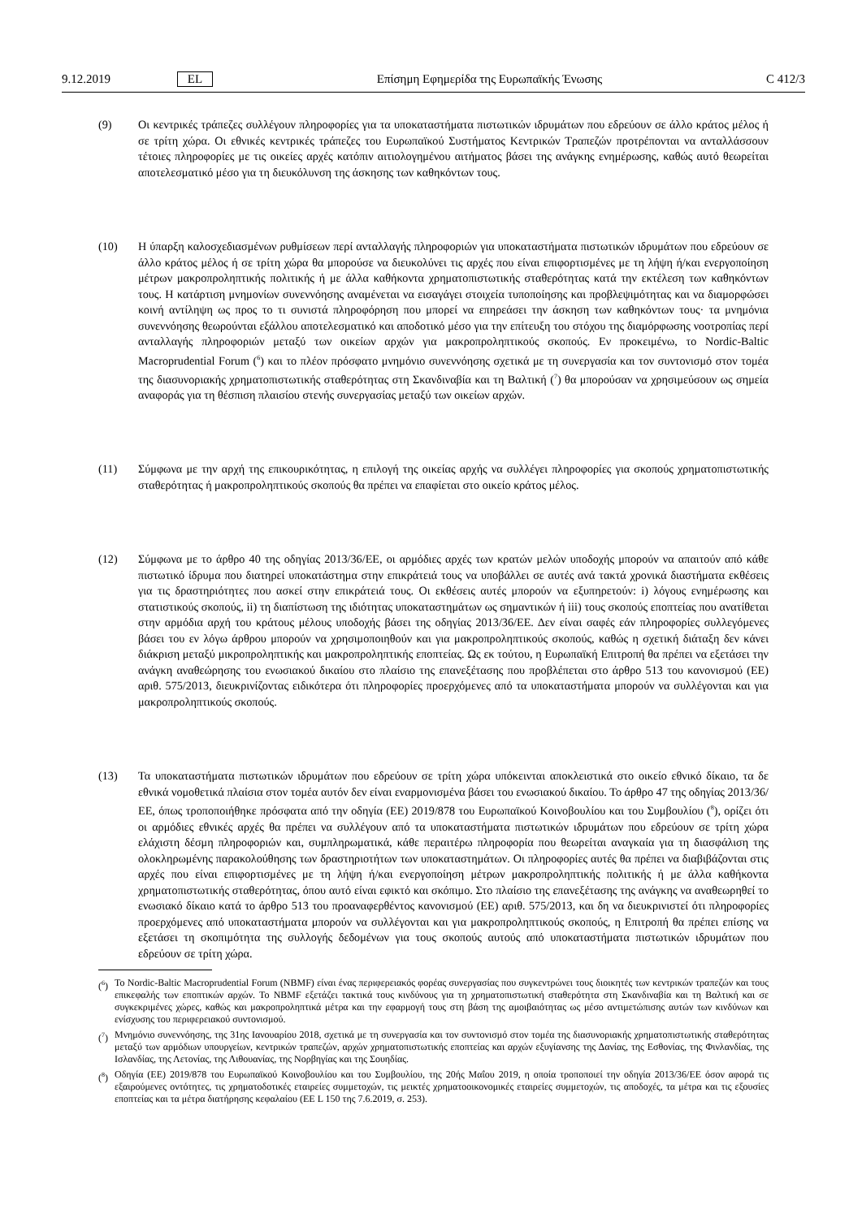9.12.2019 EL Επίσημη Εφημερίδα της Ευρωπαϊκής Ένωσης C 412/3
(9) Οι κεντρικές τράπεζες συλλέγουν πληροφορίες για τα υποκαταστήματα πιστωτικών ιδρυμάτων που εδρεύουν σε άλλο κράτος μέλος ή σε τρίτη χώρα. Οι εθνικές κεντρικές τράπεζες του Ευρωπαϊκού Συστήματος Κεντρικών Τραπεζών προτρέπονται να ανταλλάσσουν τέτοιες πληροφορίες με τις οικείες αρχές κατόπιν αιτιολογημένου αιτήματος βάσει της ανάγκης ενημέρωσης, καθώς αυτό θεωρείται αποτελεσματικό μέσο για τη διευκόλυνση της άσκησης των καθηκόντων τους.
(10) Η ύπαρξη καλοσχεδιασμένων ρυθμίσεων περί ανταλλαγής πληροφοριών για υποκαταστήματα πιστωτικών ιδρυμάτων που εδρεύουν σε άλλο κράτος μέλος ή σε τρίτη χώρα θα μπορούσε να διευκολύνει τις αρχές που είναι επιφορτισμένες με τη λήψη ή/και ενεργοποίηση μέτρων μακροπροληπτικής πολιτικής ή με άλλα καθήκοντα χρηματοπιστωτικής σταθερότητας κατά την εκτέλεση των καθηκόντων τους. Η κατάρτιση μνημονίων συνεννόησης αναμένεται να εισαγάγει στοιχεία τυποποίησης και προβλεψιμότητας και να διαμορφώσει κοινή αντίληψη ως προς το τι συνιστά πληροφόρηση που μπορεί να επηρεάσει την άσκηση των καθηκόντων τους· τα μνημόνια συνεννόησης θεωρούνται εξάλλου αποτελεσματικό και αποδοτικό μέσο για την επίτευξη του στόχου της διαμόρφωσης νοοτροπίας περί ανταλλαγής πληροφοριών μεταξύ των οικείων αρχών για μακροπροληπτικούς σκοπούς. Εν προκειμένω, το Nordic-Baltic Macroprudential Forum (<sup>6</sup>) και το πλέον πρόσφατο μνημόνιο συνεννόησης σχετικά με τη συνεργασία και τον συντονισμό στον τομέα της διασυνοριακής χρηματοπιστωτικής σταθερότητας στη Σκανδιναβία και τη Βαλτική (<sup>7</sup>) θα μπορούσαν να χρησιμεύσουν ως σημεία αναφοράς για τη θέσπιση πλαισίου στενής συνεργασίας μεταξύ των οικείων αρχών.
(11) Σύμφωνα με την αρχή της επικουρικότητας, η επιλογή της οικείας αρχής να συλλέγει πληροφορίες για σκοπούς χρηματοπιστωτικής σταθερότητας ή μακροπροληπτικούς σκοπούς θα πρέπει να επαφίεται στο οικείο κράτος μέλος.
(12) Σύμφωνα με το άρθρο 40 της οδηγίας 2013/36/ΕΕ, οι αρμόδιες αρχές των κρατών μελών υποδοχής μπορούν να απαιτούν από κάθε πιστωτικό ίδρυμα που διατηρεί υποκατάστημα στην επικράτειά τους να υποβάλλει σε αυτές ανά τακτά χρονικά διαστήματα εκθέσεις για τις δραστηριότητες που ασκεί στην επικράτειά τους. Οι εκθέσεις αυτές μπορούν να εξυπηρετούν: i) λόγους ενημέρωσης και στατιστικούς σκοπούς, ii) τη διαπίστωση της ιδιότητας υποκαταστημάτων ως σημαντικών ή iii) τους σκοπούς εποπτείας που ανατίθεται στην αρμόδια αρχή του κράτους μέλους υποδοχής βάσει της οδηγίας 2013/36/ΕΕ. Δεν είναι σαφές εάν πληροφορίες συλλεγόμενες βάσει του εν λόγω άρθρου μπορούν να χρησιμοποιηθούν και για μακροπροληπτικούς σκοπούς, καθώς η σχετική διάταξη δεν κάνει διάκριση μεταξύ μικροπροληπτικής και μακροπροληπτικής εποπτείας. Ως εκ τούτου, η Ευρωπαϊκή Επιτροπή θα πρέπει να εξετάσει την ανάγκη αναθεώρησης του ενωσιακού δικαίου στο πλαίσιο της επανεξέτασης που προβλέπεται στο άρθρο 513 του κανονισμού (ΕΕ) αριθ. 575/2013, διευκρινίζοντας ειδικότερα ότι πληροφορίες προερχόμενες από τα υποκαταστήματα μπορούν να συλλέγονται και για μακροπροληπτικούς σκοπούς.
(13) Τα υποκαταστήματα πιστωτικών ιδρυμάτων που εδρεύουν σε τρίτη χώρα υπόκεινται αποκλειστικά στο οικείο εθνικό δίκαιο, τα δε εθνικά νομοθετικά πλαίσια στον τομέα αυτόν δεν είναι εναρμονισμένα βάσει του ενωσιακού δικαίου. Το άρθρο 47 της οδηγίας 2013/36/ΕΕ, όπως τροποποιήθηκε πρόσφατα από την οδηγία (ΕΕ) 2019/878 του Ευρωπαϊκού Κοινοβουλίου και του Συμβουλίου (<sup>8</sup>), ορίζει ότι οι αρμόδιες εθνικές αρχές θα πρέπει να συλλέγουν από τα υποκαταστήματα πιστωτικών ιδρυμάτων που εδρεύουν σε τρίτη χώρα ελάχιστη δέσμη πληροφοριών και, συμπληρωματικά, κάθε περαιτέρω πληροφορία που θεωρείται αναγκαία για τη διασφάλιση της ολοκληρωμένης παρακολούθησης των δραστηριοτήτων των υποκαταστημάτων. Οι πληροφορίες αυτές θα πρέπει να διαβιβάζονται στις αρχές που είναι επιφορτισμένες με τη λήψη ή/και ενεργοποίηση μέτρων μακροπροληπτικής πολιτικής ή με άλλα καθήκοντα χρηματοπιστωτικής σταθερότητας, όπου αυτό είναι εφικτό και σκόπιμο. Στο πλαίσιο της επανεξέτασης της ανάγκης να αναθεωρηθεί το ενωσιακό δίκαιο κατά το άρθρο 513 του προαναφερθέντος κανονισμού (ΕΕ) αριθ. 575/2013, και δη να διευκρινιστεί ότι πληροφορίες προερχόμενες από υποκαταστήματα μπορούν να συλλέγονται και για μακροπροληπτικούς σκοπούς, η Επιτροπή θα πρέπει επίσης να εξετάσει τη σκοπιμότητα της συλλογής δεδομένων για τους σκοπούς αυτούς από υποκαταστήματα πιστωτικών ιδρυμάτων που εδρεύουν σε τρίτη χώρα.
(<sup>6</sup>)
Το Nordic-Baltic Macroprudential Forum (NBMF) είναι ένας περιφερειακός φορέας συνεργασίας που συγκεντρώνει τους διοικητές των κεντρικών τραπεζών και τους επικεφαλής των εποπτικών αρχών. Το NBMF εξετάζει τακτικά τους κινδύνους για τη χρηματοπιστωτική σταθερότητα στη Σκανδιναβία και τη Βαλτική και σε συγκεκριμένες χώρες, καθώς και μακροπροληπτικά μέτρα και την εφαρμογή τους στη βάση της αμοιβαιότητας ως μέσο αντιμετώπισης αυτών των κινδύνων και ενίσχυσης του περιφερειακού συντονισμού.
(<sup>7</sup>)
Μνημόνιο συνεννόησης, της 31ης Ιανουαρίου 2018, σχετικά με τη συνεργασία και τον συντονισμό στον τομέα της διασυνοριακής χρηματοπιστωτικής σταθερότητας μεταξύ των αρμόδιων υπουργείων, κεντρικών τραπεζών, αρχών χρηματοπιστωτικής εποπτείας και αρχών εξυγίανσης της Δανίας, της Εσθονίας, της Φινλανδίας, της Ισλανδίας, της Λετονίας, της Λιθουανίας, της Νορβηγίας και της Σουηδίας.
(<sup>8</sup>)
Οδηγία (ΕΕ) 2019/878 του Ευρωπαϊκού Κοινοβουλίου και του Συμβουλίου, της 20ής Μαΐου 2019, η οποία τροποποιεί την οδηγία 2013/36/ΕΕ όσον αφορά τις εξαιρούμενες οντότητες, τις χρηματοδοτικές εταιρείες συμμετοχών, τις μεικτές χρηματοοικονομικές εταιρείες συμμετοχών, τις αποδοχές, τα μέτρα και τις εξουσίες εποπτείας και τα μέτρα διατήρησης κεφαλαίου (ΕΕ L 150 της 7.6.2019, σ. 253).